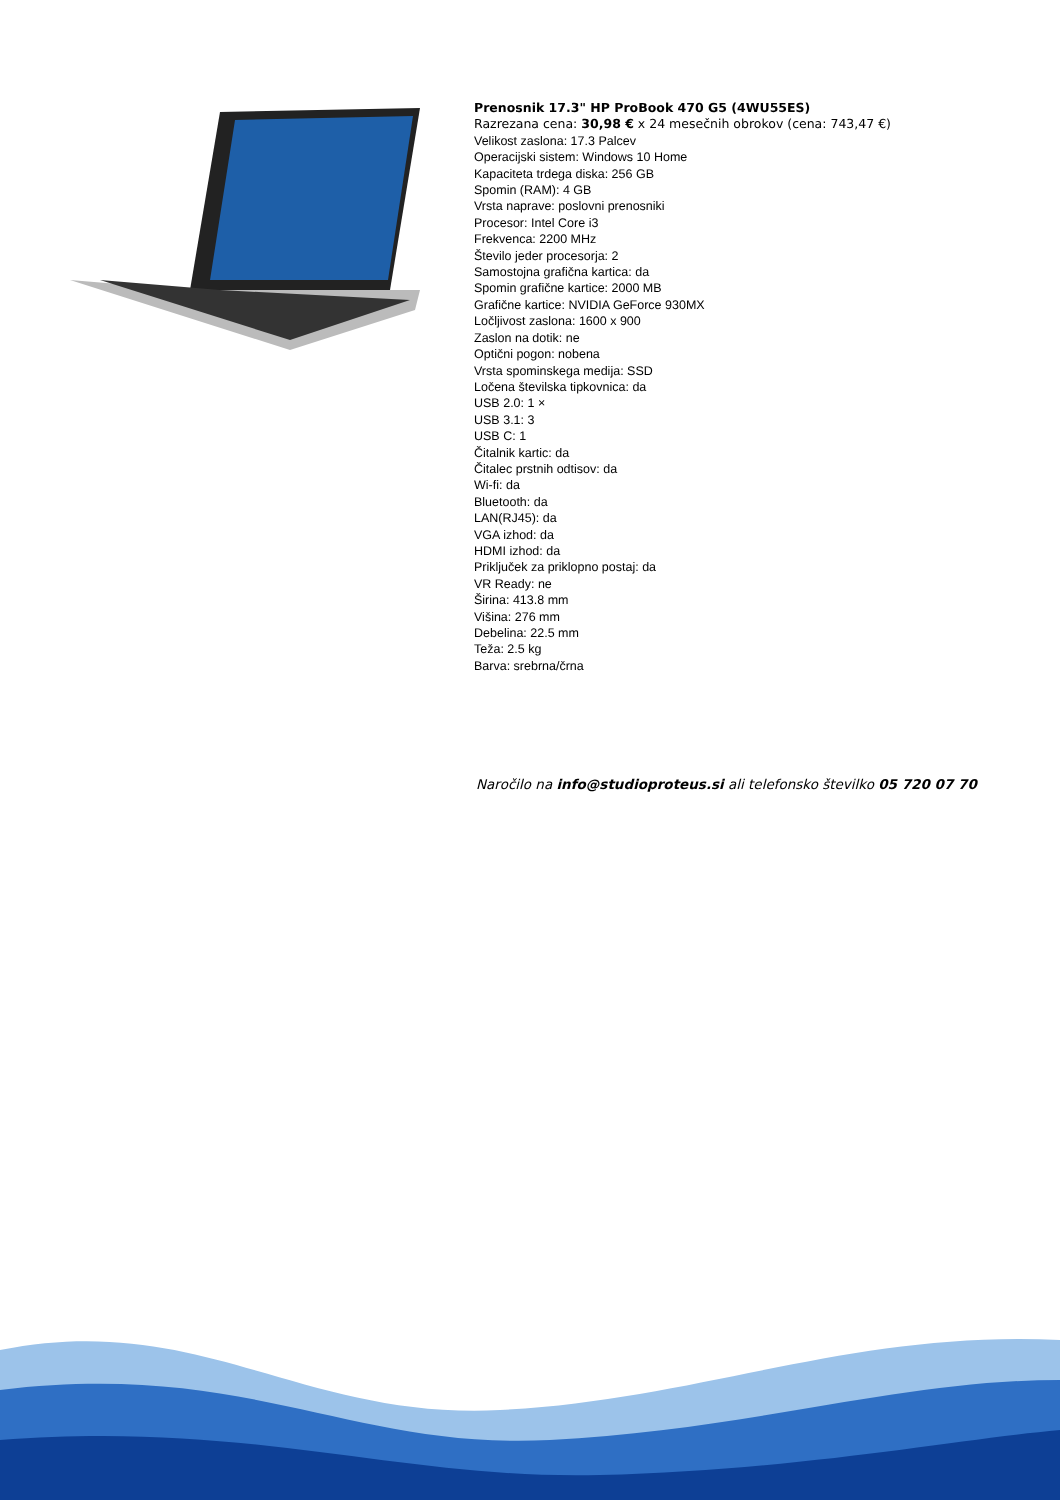Prenosnik 17.3" HP ProBook 470 G5 (4WU55ES)
Razrezana cena: 30,98 € x 24 mesečnih obrokov (cena: 743,47 €)
Velikost zaslona: 17.3 Palcev
Operacijski sistem: Windows 10 Home
Kapaciteta trdega diska: 256 GB
Spomin (RAM): 4 GB
Vrsta naprave: poslovni prenosniki
Procesor: Intel Core i3
Frekvenca: 2200 MHz
Število jeder procesorja: 2
Samostojna grafična kartica: da
Spomin grafične kartice: 2000 MB
Grafične kartice: NVIDIA GeForce 930MX
Ločljivost zaslona: 1600 x 900
Zaslon na dotik: ne
Optični pogon: nobena
Vrsta spominskega medija: SSD
Ločena številska tipkovnica: da
USB 2.0: 1 ×
USB 3.1: 3
USB C: 1
Čitalnik kartic: da
Čitalec prstnih odtisov: da
Wi-fi: da
Bluetooth: da
LAN(RJ45): da
VGA izhod: da
HDMI izhod: da
Priključek za priklopno postaj: da
VR Ready: ne
Širina: 413.8 mm
Višina: 276 mm
Debelina: 22.5 mm
Teža: 2.5 kg
Barva: srebrna/črna
Naročilo na info@studioproteus.si ali telefonsko številko 05 720 07 70